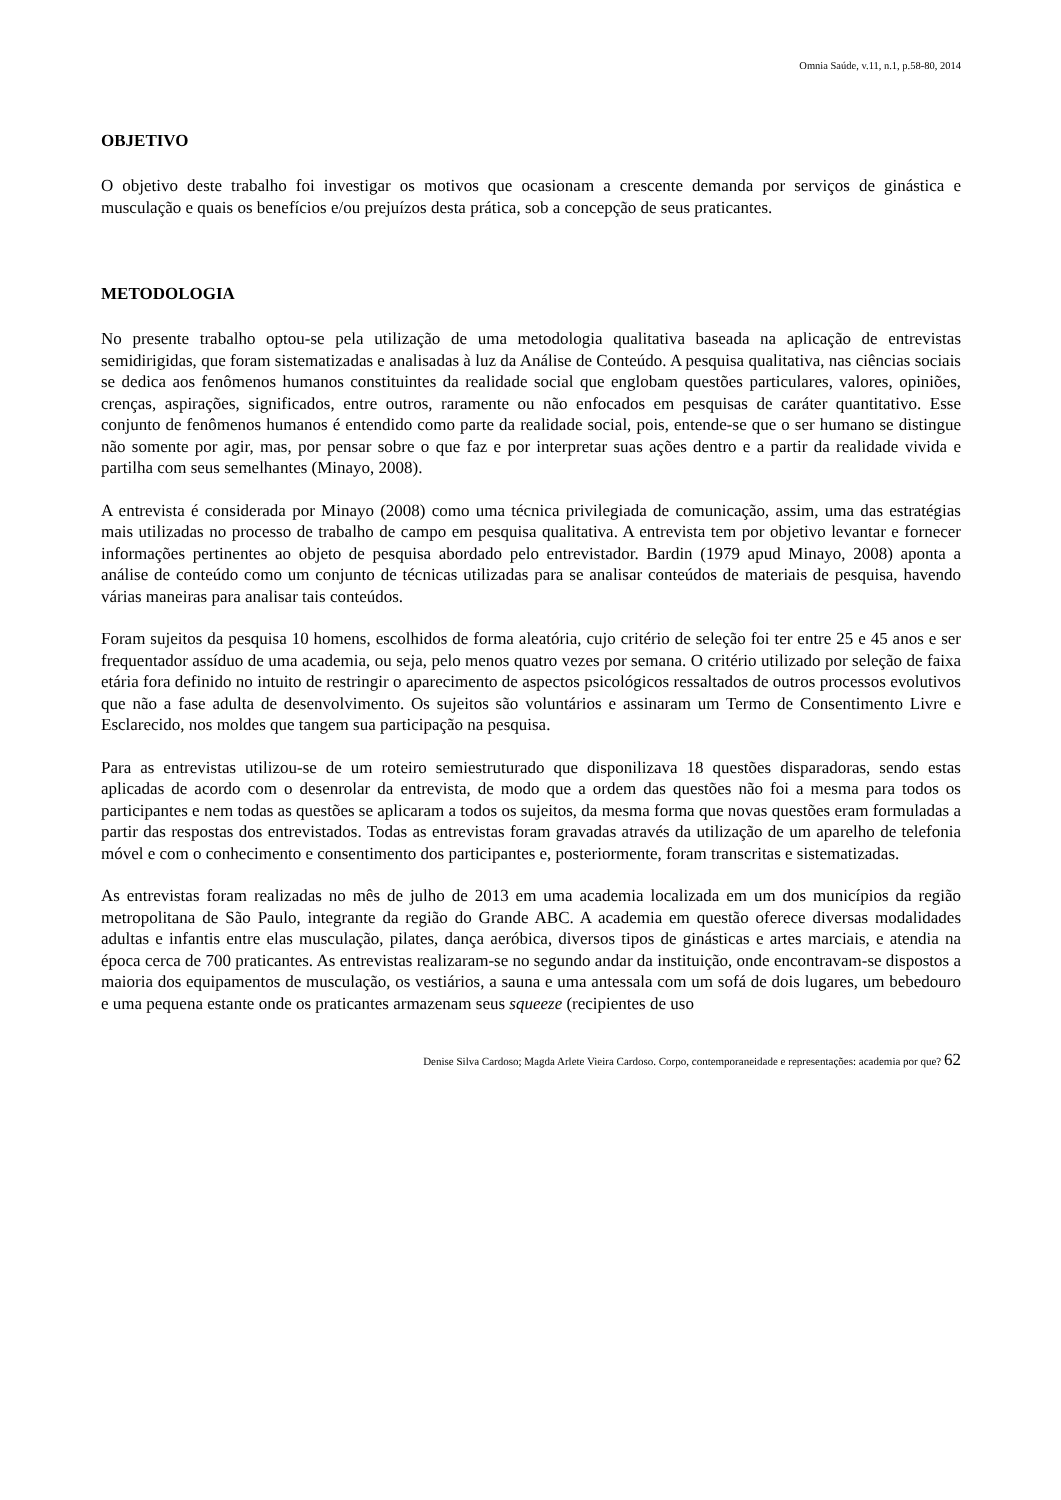Omnia Saúde, v.11, n.1, p.58-80, 2014
OBJETIVO
O objetivo deste trabalho foi investigar os motivos que ocasionam a crescente demanda por serviços de ginástica e musculação e quais os benefícios e/ou prejuízos desta prática, sob a concepção de seus praticantes.
METODOLOGIA
No presente trabalho optou-se pela utilização de uma metodologia qualitativa baseada na aplicação de entrevistas semidirigidas, que foram sistematizadas e analisadas à luz da Análise de Conteúdo. A pesquisa qualitativa, nas ciências sociais se dedica aos fenômenos humanos constituintes da realidade social que englobam questões particulares, valores, opiniões, crenças, aspirações, significados, entre outros, raramente ou não enfocados em pesquisas de caráter quantitativo. Esse conjunto de fenômenos humanos é entendido como parte da realidade social, pois, entende-se que o ser humano se distingue não somente por agir, mas, por pensar sobre o que faz e por interpretar suas ações dentro e a partir da realidade vivida e partilha com seus semelhantes (Minayo, 2008).
A entrevista é considerada por Minayo (2008) como uma técnica privilegiada de comunicação, assim, uma das estratégias mais utilizadas no processo de trabalho de campo em pesquisa qualitativa. A entrevista tem por objetivo levantar e fornecer informações pertinentes ao objeto de pesquisa abordado pelo entrevistador. Bardin (1979 apud Minayo, 2008) aponta a análise de conteúdo como um conjunto de técnicas utilizadas para se analisar conteúdos de materiais de pesquisa, havendo várias maneiras para analisar tais conteúdos.
Foram sujeitos da pesquisa 10 homens, escolhidos de forma aleatória, cujo critério de seleção foi ter entre 25 e 45 anos e ser frequentador assíduo de uma academia, ou seja, pelo menos quatro vezes por semana. O critério utilizado por seleção de faixa etária fora definido no intuito de restringir o aparecimento de aspectos psicológicos ressaltados de outros processos evolutivos que não a fase adulta de desenvolvimento. Os sujeitos são voluntários e assinaram um Termo de Consentimento Livre e Esclarecido, nos moldes que tangem sua participação na pesquisa.
Para as entrevistas utilizou-se de um roteiro semiestruturado que disponilizava 18 questões disparadoras, sendo estas aplicadas de acordo com o desenrolar da entrevista, de modo que a ordem das questões não foi a mesma para todos os participantes e nem todas as questões se aplicaram a todos os sujeitos, da mesma forma que novas questões eram formuladas a partir das respostas dos entrevistados. Todas as entrevistas foram gravadas através da utilização de um aparelho de telefonia móvel e com o conhecimento e consentimento dos participantes e, posteriormente, foram transcritas e sistematizadas.
As entrevistas foram realizadas no mês de julho de 2013 em uma academia localizada em um dos municípios da região metropolitana de São Paulo, integrante da região do Grande ABC. A academia em questão oferece diversas modalidades adultas e infantis entre elas musculação, pilates, dança aeróbica, diversos tipos de ginásticas e artes marciais, e atendia na época cerca de 700 praticantes. As entrevistas realizaram-se no segundo andar da instituição, onde encontravam-se dispostos a maioria dos equipamentos de musculação, os vestiários, a sauna e uma antessala com um sofá de dois lugares, um bebedouro e uma pequena estante onde os praticantes armazenam seus squeeze (recipientes de uso
Denise Silva Cardoso; Magda Arlete Vieira Cardoso. Corpo, contemporaneidade e representações: academia por que? 62